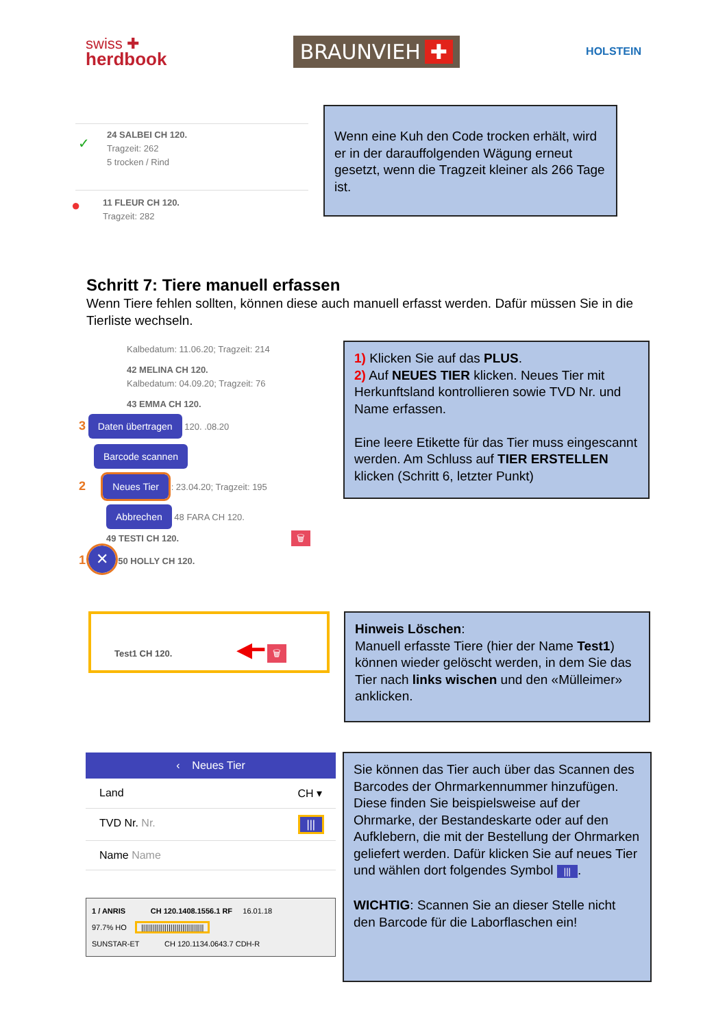swiss ✚
herdbook
BRAUNVIEH ✚
HOLSTEIN
✓
24 SALBEI CH 120.
Tragzeit: 262
5 trocken / Rind
● 11 FLEUR CH 120.
Tragzeit: 282
Wenn eine Kuh den Code trocken erhält, wird er in der darauffolgenden Wägung erneut gesetzt, wenn die Tragzeit kleiner als 266 Tage ist.
Schritt 7: Tiere manuell erfassen
Wenn Tiere fehlen sollten, können diese auch manuell erfasst werden. Dafür müssen Sie in die Tierliste wechseln.
Kalbedatum: 11.06.20; Tragzeit: 214
42 MELINA CH 120.
Kalbedatum: 04.09.20; Tragzeit: 76
43 EMMA CH 120.
3 Daten übertragen 120. .08.20
Barcode scannen
2 Neues Tier : 23.04.20; Tragzeit: 195
Abbrechen 48 FARA CH 120.
49 TESTI CH 120. 🗑
1 ✕ 50 HOLLY CH 120.
1) Klicken Sie auf das PLUS.
2) Auf NEUES TIER klicken. Neues Tier mit Herkunftsland kontrollieren sowie TVD Nr. und Name erfassen.
Eine leere Etikette für das Tier muss eingescannt werden. Am Schluss auf TIER ERSTELLEN klicken (Schritt 6, letzter Punkt)
Test1 CH 120. ◀━ 🗑
Hinweis Löschen:
Manuell erfasste Tiere (hier der Name Test1) können wieder gelöscht werden, in dem Sie das Tier nach links wischen und den «Mülleimer» anklicken.
‹ Neues Tier
Land CH ▾
TVD Nr. Nr. |||
Name Name
1 / ANRIS CH 120.1408.1556.1 RF 16.01.18
97.7% HO ||||||||||||||||||||||||||||||||
SUNSTAR-ET CH 120.1134.0643.7 CDH-R
Sie können das Tier auch über das Scannen des Barcodes der Ohrmarkennummer hinzufügen.
Diese finden Sie beispielsweise auf der Ohrmarke, der Bestandeskarte oder auf den Aufklebern, die mit der Bestellung der Ohrmarken geliefert werden. Dafür klicken Sie auf neues Tier und wählen dort folgendes Symbol |||.
WICHTIG: Scannen Sie an dieser Stelle nicht den Barcode für die Laborflaschen ein!